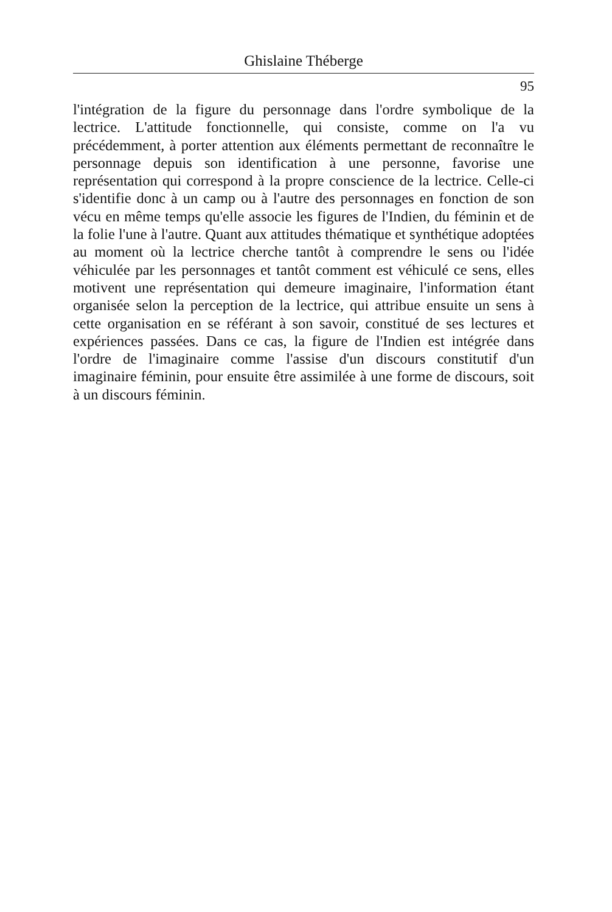Ghislaine Théberge
95
l'intégration de la figure du personnage dans l'ordre symbolique de la lectrice. L'attitude fonctionnelle, qui consiste, comme on l'a vu précédemment, à porter attention aux éléments permettant de reconnaître le personnage depuis son identification à une personne, favorise une représentation qui correspond à la propre conscience de la lectrice. Celle-ci s'identifie donc à un camp ou à l'autre des personnages en fonction de son vécu en même temps qu'elle associe les figures de l'Indien, du féminin et de la folie l'une à l'autre. Quant aux attitudes thématique et synthétique adoptées au moment où la lectrice cherche tantôt à comprendre le sens ou l'idée véhiculée par les personnages et tantôt comment est véhiculé ce sens, elles motivent une représentation qui demeure imaginaire, l'information étant organisée selon la perception de la lectrice, qui attribue ensuite un sens à cette organisation en se référant à son savoir, constitué de ses lectures et expériences passées. Dans ce cas, la figure de l'Indien est intégrée dans l'ordre de l'imaginaire comme l'assise d'un discours constitutif d'un imaginaire féminin, pour ensuite être assimilée à une forme de discours, soit à un discours féminin.